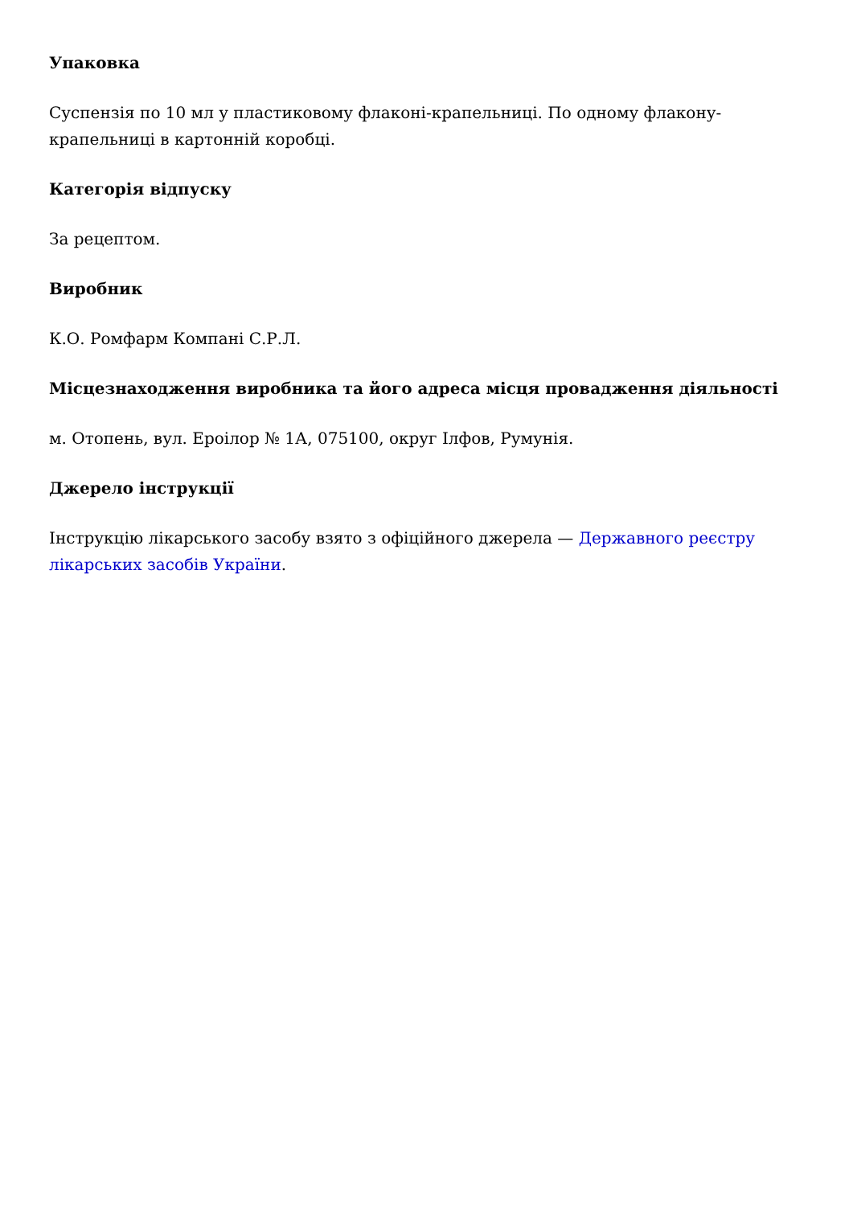Упаковка
Суспензія по 10 мл у пластиковому флаконі-крапельниці. По одному флакону-крапельниці в картонній коробці.
Категорія відпуску
За рецептом.
Виробник
К.О. Ромфарм Компані С.Р.Л.
Місцезнаходження виробника та його адреса місця провадження діяльності
м. Отопень, вул. Ероілор № 1А, 075100, округ Ілфов, Румунія.
Джерело інструкції
Інструкцію лікарського засобу взято з офіційного джерела — Державного реєстру лікарських засобів України.